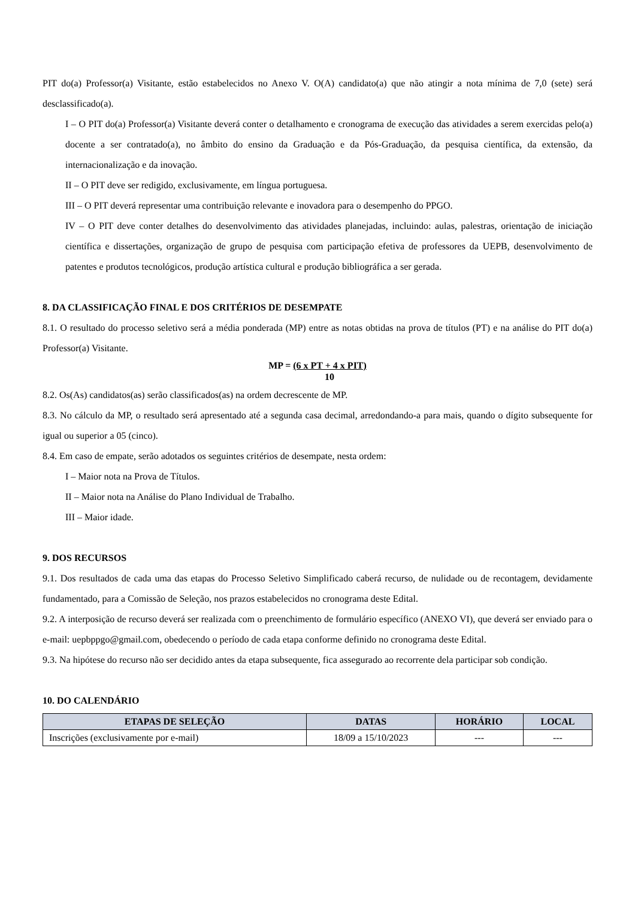PIT do(a) Professor(a) Visitante, estão estabelecidos no Anexo V. O(A) candidato(a) que não atingir a nota mínima de 7,0 (sete) será desclassificado(a).
I – O PIT do(a) Professor(a) Visitante deverá conter o detalhamento e cronograma de execução das atividades a serem exercidas pelo(a) docente a ser contratado(a), no âmbito do ensino da Graduação e da Pós-Graduação, da pesquisa científica, da extensão, da internacionalização e da inovação.
II – O PIT deve ser redigido, exclusivamente, em língua portuguesa.
III – O PIT deverá representar uma contribuição relevante e inovadora para o desempenho do PPGO.
IV – O PIT deve conter detalhes do desenvolvimento das atividades planejadas, incluindo: aulas, palestras, orientação de iniciação científica e dissertações, organização de grupo de pesquisa com participação efetiva de professores da UEPB, desenvolvimento de patentes e produtos tecnológicos, produção artística cultural e produção bibliográfica a ser gerada.
8. DA CLASSIFICAÇÃO FINAL E DOS CRITÉRIOS DE DESEMPATE
8.1. O resultado do processo seletivo será a média ponderada (MP) entre as notas obtidas na prova de títulos (PT) e na análise do PIT do(a) Professor(a) Visitante.
MP = (6 x PT + 4 x PIT)
10
8.2. Os(As) candidatos(as) serão classificados(as) na ordem decrescente de MP.
8.3. No cálculo da MP, o resultado será apresentado até a segunda casa decimal, arredondando-a para mais, quando o dígito subsequente for igual ou superior a 05 (cinco).
8.4. Em caso de empate, serão adotados os seguintes critérios de desempate, nesta ordem:
I – Maior nota na Prova de Títulos.
II – Maior nota na Análise do Plano Individual de Trabalho.
III – Maior idade.
9. DOS RECURSOS
9.1. Dos resultados de cada uma das etapas do Processo Seletivo Simplificado caberá recurso, de nulidade ou de recontagem, devidamente fundamentado, para a Comissão de Seleção, nos prazos estabelecidos no cronograma deste Edital.
9.2. A interposição de recurso deverá ser realizada com o preenchimento de formulário específico (ANEXO VI), que deverá ser enviado para o e-mail: uepbppgo@gmail.com, obedecendo o período de cada etapa conforme definido no cronograma deste Edital.
9.3. Na hipótese do recurso não ser decidido antes da etapa subsequente, fica assegurado ao recorrente dela participar sob condição.
10. DO CALENDÁRIO
| ETAPAS DE SELEÇÃO | DATAS | HORÁRIO | LOCAL |
| --- | --- | --- | --- |
| Inscrições (exclusivamente por e-mail) | 18/09 a 15/10/2023 | --- | --- |